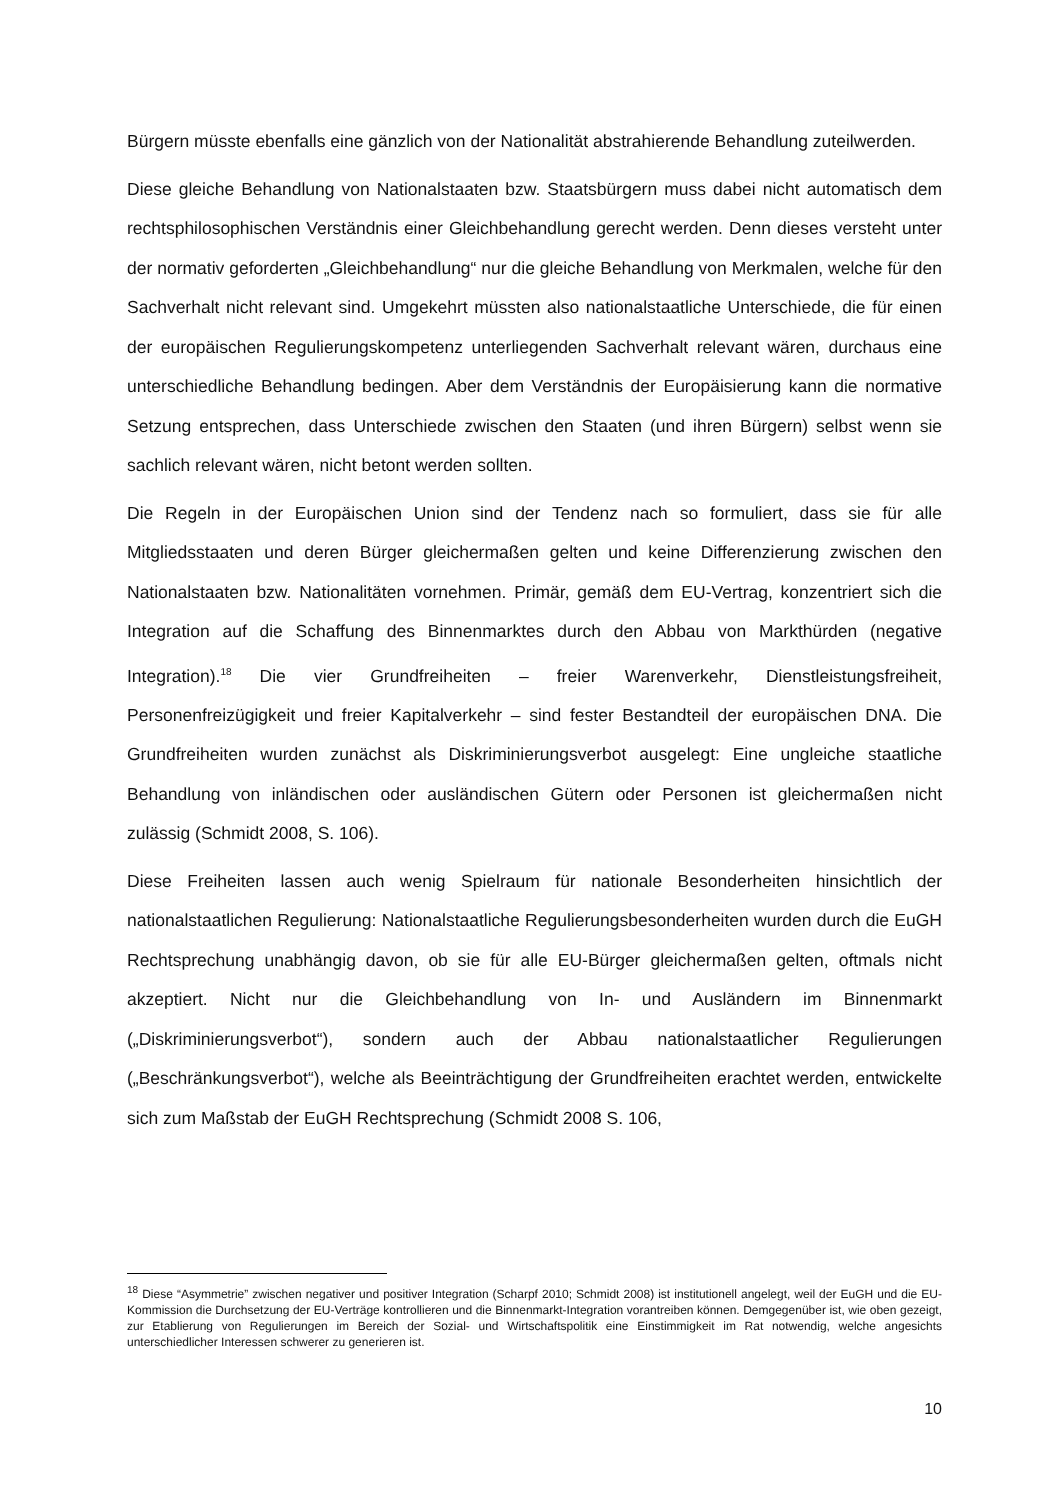Bürgern müsste ebenfalls eine gänzlich von der Nationalität abstrahierende Behandlung zuteilwerden.
Diese gleiche Behandlung von Nationalstaaten bzw. Staatsbürgern muss dabei nicht automatisch dem rechtsphilosophischen Verständnis einer Gleichbehandlung gerecht werden. Denn dieses versteht unter der normativ geforderten „Gleichbehandlung“ nur die gleiche Behandlung von Merkmalen, welche für den Sachverhalt nicht relevant sind. Umgekehrt müssten also nationalstaatliche Unterschiede, die für einen der europäischen Regulierungskompetenz unterliegenden Sachverhalt relevant wären, durchaus eine unterschiedliche Behandlung bedingen. Aber dem Verständnis der Europäisierung kann die normative Setzung entsprechen, dass Unterschiede zwischen den Staaten (und ihren Bürgern) selbst wenn sie sachlich relevant wären, nicht betont werden sollten.
Die Regeln in der Europäischen Union sind der Tendenz nach so formuliert, dass sie für alle Mitgliedsstaaten und deren Bürger gleichermaßen gelten und keine Differenzierung zwischen den Nationalstaaten bzw. Nationalitäten vornehmen. Primär, gemäß dem EU-Vertrag, konzentriert sich die Integration auf die Schaffung des Binnenmarktes durch den Abbau von Markthürden (negative Integration).<sup>18</sup> Die vier Grundfreiheiten – freier Warenverkehr, Dienstleistungsfreiheit, Personenfreizügigkeit und freier Kapitalverkehr – sind fester Bestandteil der europäischen DNA. Die Grundfreiheiten wurden zunächst als Diskriminierungsverbot ausgelegt: Eine ungleiche staatliche Behandlung von inländischen oder ausländischen Gütern oder Personen ist gleichermaßen nicht zulässig (Schmidt 2008, S. 106).
Diese Freiheiten lassen auch wenig Spielraum für nationale Besonderheiten hinsichtlich der nationalstaatlichen Regulierung: Nationalstaatliche Regulierungsbesonderheiten wurden durch die EuGH Rechtsprechung unabhängig davon, ob sie für alle EU-Bürger gleichermaßen gelten, oftmals nicht akzeptiert. Nicht nur die Gleichbehandlung von In- und Ausländern im Binnenmarkt („Diskriminierungsverbot“), sondern auch der Abbau nationalstaatlicher Regulierungen („Beschränkungsverbot“), welche als Beeinträchtigung der Grundfreiheiten erachtet werden, entwickelte sich zum Maßstab der EuGH Rechtsprechung (Schmidt 2008 S. 106,
<sup>18</sup> Diese “Asymmetrie” zwischen negativer und positiver Integration (Scharpf 2010; Schmidt 2008) ist institutionell angelegt, weil der EuGH und die EU-Kommission die Durchsetzung der EU-Verträge kontrollieren und die Binnenmarkt-Integration vorantreiben können. Demgegenüber ist, wie oben gezeigt, zur Etablierung von Regulierungen im Bereich der Sozial- und Wirtschaftspolitik eine Einstimmigkeit im Rat notwendig, welche angesichts unterschiedlicher Interessen schwerer zu generieren ist.
10